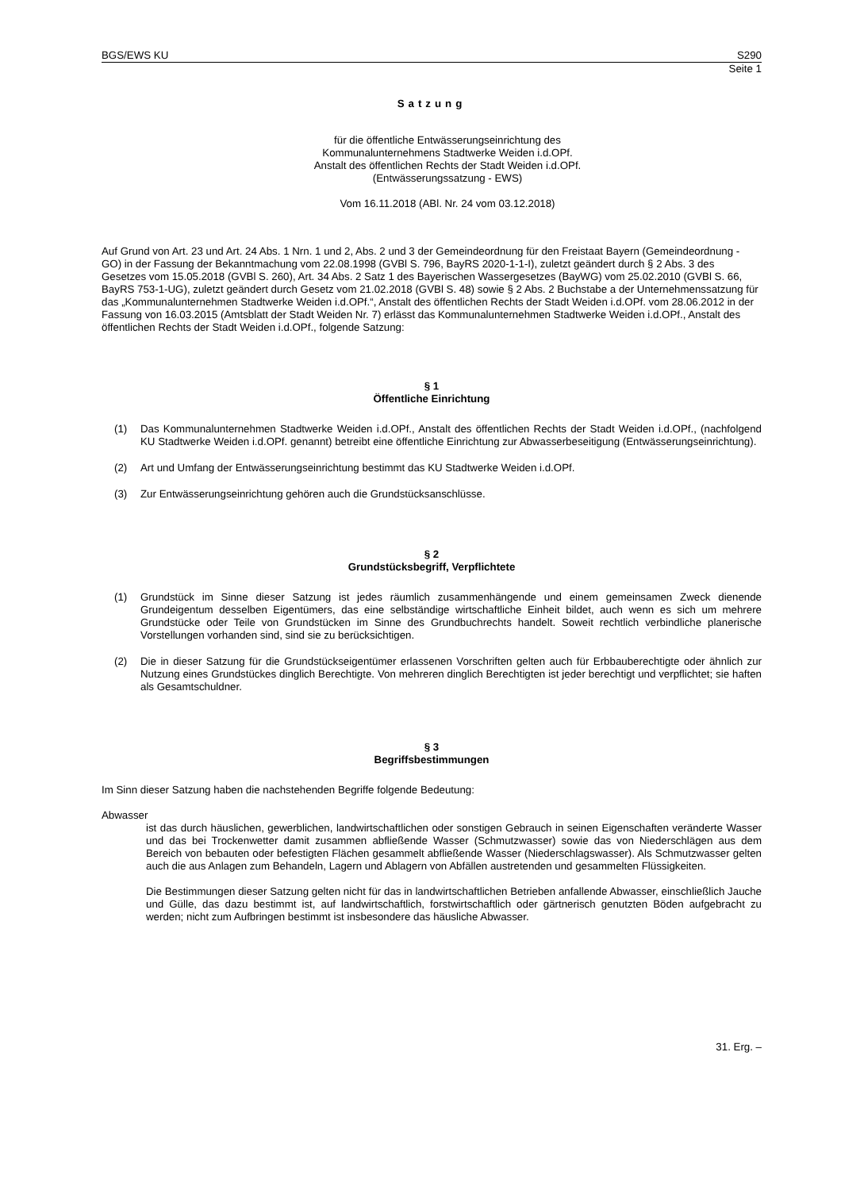BGS/EWS KU S290
Seite 1
Satzung
für die öffentliche Entwässerungseinrichtung des
Kommunalunternehmens Stadtwerke Weiden i.d.OPf.
Anstalt des öffentlichen Rechts der Stadt Weiden i.d.OPf.
(Entwässerungssatzung - EWS)
Vom 16.11.2018 (ABl. Nr. 24 vom 03.12.2018)
Auf Grund von Art. 23 und Art. 24 Abs. 1 Nrn. 1 und 2, Abs. 2 und 3 der Gemeindeordnung für den Freistaat Bayern (Gemeindeordnung - GO) in der Fassung der Bekanntmachung vom 22.08.1998 (GVBl S. 796, BayRS 2020-1-1-I), zuletzt geändert durch § 2 Abs. 3 des Gesetzes vom 15.05.2018 (GVBl S. 260), Art. 34 Abs. 2 Satz 1 des Bayerischen Wassergesetzes (BayWG) vom 25.02.2010 (GVBl S. 66, BayRS 753-1-UG), zuletzt geändert durch Gesetz vom 21.02.2018 (GVBl S. 48) sowie § 2 Abs. 2 Buchstabe a der Unternehmenssatzung für das „Kommunalunternehmen Stadtwerke Weiden i.d.OPf.“, Anstalt des öffentlichen Rechts der Stadt Weiden i.d.OPf. vom 28.06.2012 in der Fassung von 16.03.2015 (Amtsblatt der Stadt Weiden Nr. 7) erlässt das Kommunalunternehmen Stadtwerke Weiden i.d.OPf., Anstalt des öffentlichen Rechts der Stadt Weiden i.d.OPf., folgende Satzung:
§ 1
Öffentliche Einrichtung
(1) Das Kommunalunternehmen Stadtwerke Weiden i.d.OPf., Anstalt des öffentlichen Rechts der Stadt Weiden i.d.OPf., (nachfolgend KU Stadtwerke Weiden i.d.OPf. genannt) betreibt eine öffentliche Einrichtung zur Abwasserbeseitigung (Entwässerungseinrichtung).
(2) Art und Umfang der Entwässerungseinrichtung bestimmt das KU Stadtwerke Weiden i.d.OPf.
(3) Zur Entwässerungseinrichtung gehören auch die Grundstücksanschlüsse.
§ 2
Grundstücksbegriff, Verpflichtete
(1) Grundstück im Sinne dieser Satzung ist jedes räumlich zusammenhängende und einem gemeinsamen Zweck dienende Grundeigentum desselben Eigentümers, das eine selbständige wirtschaftliche Einheit bildet, auch wenn es sich um mehrere Grundstücke oder Teile von Grundstücken im Sinne des Grundbuchrechts handelt. Soweit rechtlich verbindliche planerische Vorstellungen vorhanden sind, sind sie zu berücksichtigen.
(2) Die in dieser Satzung für die Grundstückseigentümer erlassenen Vorschriften gelten auch für Erbbauberechtigte oder ähnlich zur Nutzung eines Grundstückes dinglich Berechtigte. Von mehreren dinglich Berechtigten ist jeder berechtigt und verpflichtet; sie haften als Gesamtschuldner.
§ 3
Begriffsbestimmungen
Im Sinn dieser Satzung haben die nachstehenden Begriffe folgende Bedeutung:
Abwasser
ist das durch häuslichen, gewerblichen, landwirtschaftlichen oder sonstigen Gebrauch in seinen Eigenschaften veränderte Wasser und das bei Trockenwetter damit zusammen abfließende Wasser (Schmutzwasser) sowie das von Niederschlägen aus dem Bereich von bebauten oder befestigten Flächen gesammelt abfließende Wasser (Niederschlagswasser). Als Schmutzwasser gelten auch die aus Anlagen zum Behandeln, Lagern und Ablagern von Abfällen austretenden und gesammelten Flüssigkeiten.
Die Bestimmungen dieser Satzung gelten nicht für das in landwirtschaftlichen Betrieben anfallende Abwasser, einschließlich Jauche und Gülle, das dazu bestimmt ist, auf landwirtschaftlich, forstwirtschaftlich oder gärtnerisch genutzten Böden aufgebracht zu werden; nicht zum Aufbringen bestimmt ist insbesondere das häusliche Abwasser.
31. Erg. –